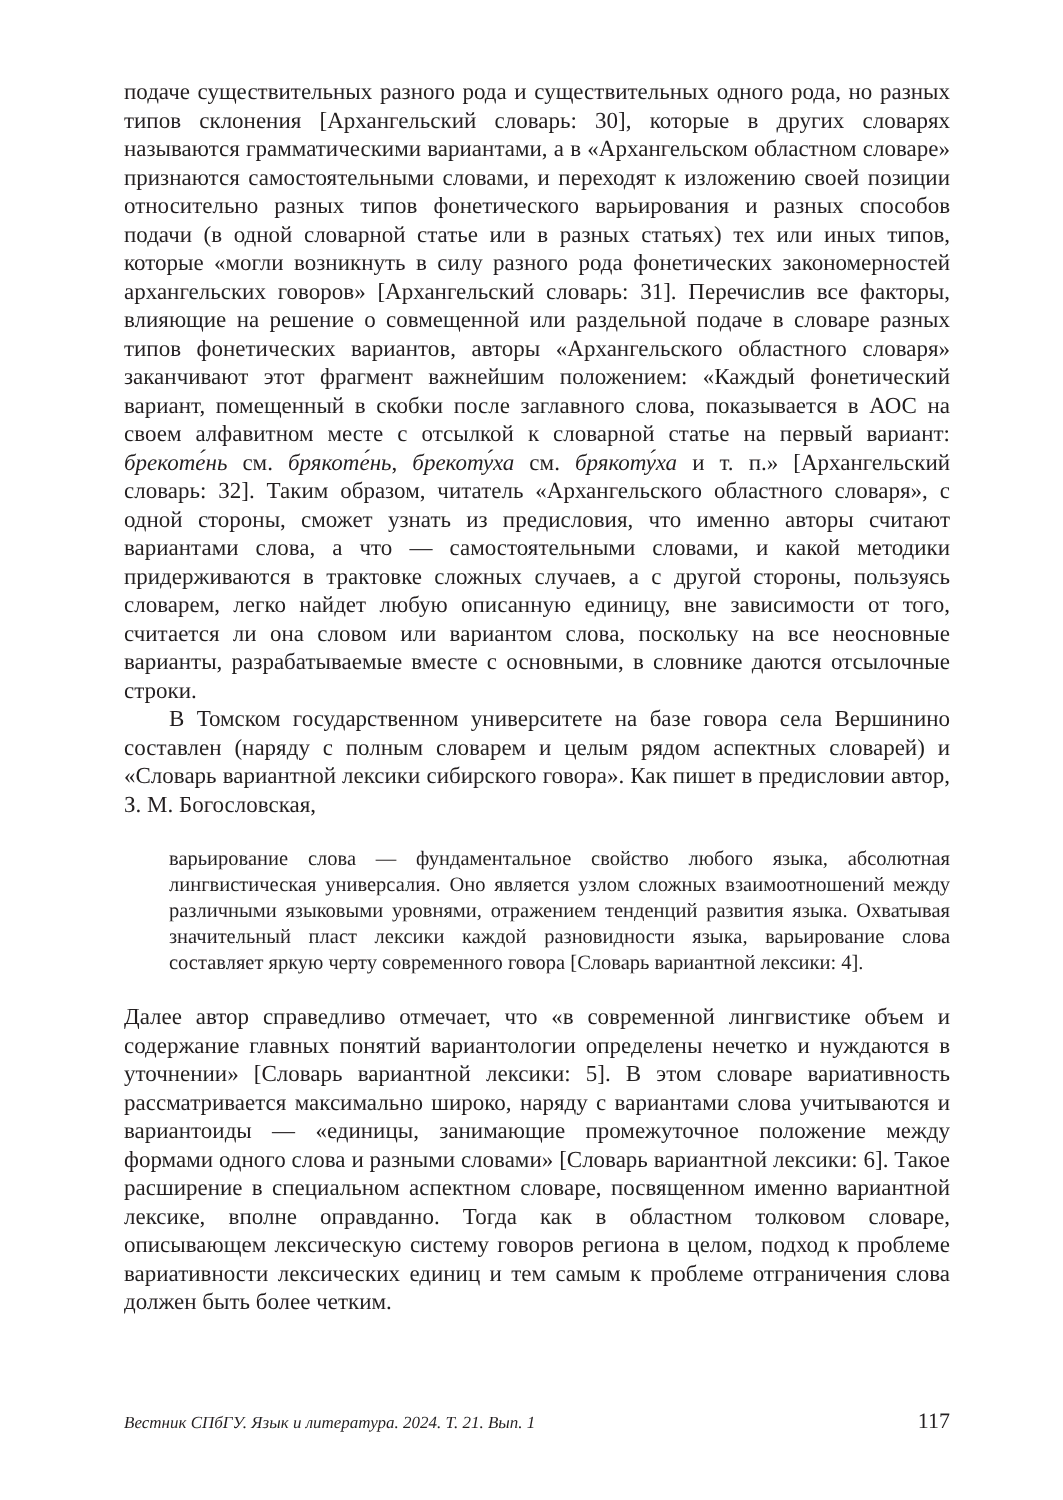подаче существительных разного рода и существительных одного рода, но разных типов склонения [Архангельский словарь: 30], которые в других словарях называются грамматическими вариантами, а в «Архангельском областном словаре» признаются самостоятельными словами, и переходят к изложению своей позиции относительно разных типов фонетического варьирования и разных способов подачи (в одной словарной статье или в разных статьях) тех или иных типов, которые «могли возникнуть в силу разного рода фонетических закономерностей архангельских говоров» [Архангельский словарь: 31]. Перечислив все факторы, влияющие на решение о совмещенной или раздельной подаче в словаре разных типов фонетических вариантов, авторы «Архангельского областного словаря» заканчивают этот фрагмент важнейшим положением: «Каждый фонетический вариант, помещенный в скобки после заглавного слова, показывается в АОС на своем алфавитном месте с отсылкой к словарной статье на первый вариант: брекоте́нь см. брякоте́нь, брекоту́ха см. брякоту́ха и т. п.» [Архангельский словарь: 32]. Таким образом, читатель «Архангельского областного словаря», с одной стороны, сможет узнать из предисловия, что именно авторы считают вариантами слова, а что — самостоятельными словами, и какой методики придерживаются в трактовке сложных случаев, а с другой стороны, пользуясь словарем, легко найдет любую описанную единицу, вне зависимости от того, считается ли она словом или вариантом слова, поскольку на все неосновные варианты, разрабатываемые вместе с основными, в словнике даются отсылочные строки.
В Томском государственном университете на базе говора села Вершинино составлен (наряду с полным словарем и целым рядом аспектных словарей) и «Словарь вариантной лексики сибирского говора». Как пишет в предисловии автор, З. М. Богословская,
варьирование слова — фундаментальное свойство любого языка, абсолютная лингвистическая универсалия. Оно является узлом сложных взаимоотношений между различными языковыми уровнями, отражением тенденций развития языка. Охватывая значительный пласт лексики каждой разновидности языка, варьирование слова составляет яркую черту современного говора [Словарь вариантной лексики: 4].
Далее автор справедливо отмечает, что «в современной лингвистике объем и содержание главных понятий вариантологии определены нечетко и нуждаются в уточнении» [Словарь вариантной лексики: 5]. В этом словаре вариативность рассматривается максимально широко, наряду с вариантами слова учитываются и вариантоиды — «единицы, занимающие промежуточное положение между формами одного слова и разными словами» [Словарь вариантной лексики: 6]. Такое расширение в специальном аспектном словаре, посвященном именно вариантной лексике, вполне оправданно. Тогда как в областном толковом словаре, описывающем лексическую систему говоров региона в целом, подход к проблеме вариативности лексических единиц и тем самым к проблеме отграничения слова должен быть более четким.
Вестник СПбГУ. Язык и литература. 2024. Т. 21. Вып. 1 117